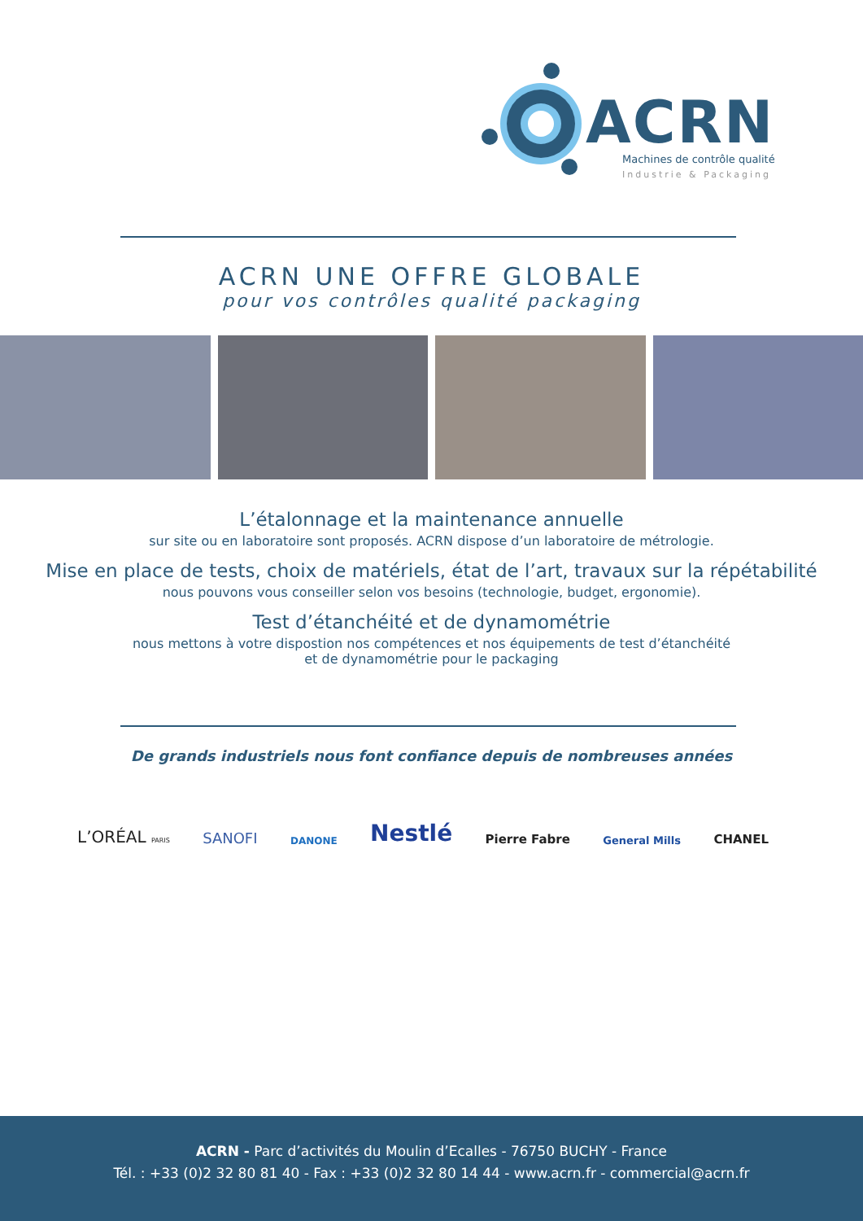ACRN
Machines de contrôle qualité
Industrie & Packaging
ACRN UNE OFFRE GLOBALE
pour vos contrôles qualité packaging
L’étalonnage et la maintenance annuelle
sur site ou en laboratoire sont proposés. ACRN dispose d’un laboratoire de métrologie.
Mise en place de tests, choix de matériels, état de l’art, travaux sur la répétabilité
nous pouvons vous conseiller selon vos besoins (technologie, budget, ergonomie).
Test d’étanchéité et de dynamométrie
nous mettons à votre dispostion nos compétences et nos équipements de test d’étanchéité
et de dynamométrie pour le packaging
De grands industriels nous font confiance depuis de nombreuses années
L’ORÉAL PARIS SANOFI DANONE Nestlé Pierre Fabre General Mills CHANEL
ACRN - Parc d’activités du Moulin d’Ecalles - 76750 BUCHY - France
Tél. : +33 (0)2 32 80 81 40 - Fax : +33 (0)2 32 80 14 44 - www.acrn.fr - commercial@acrn.fr